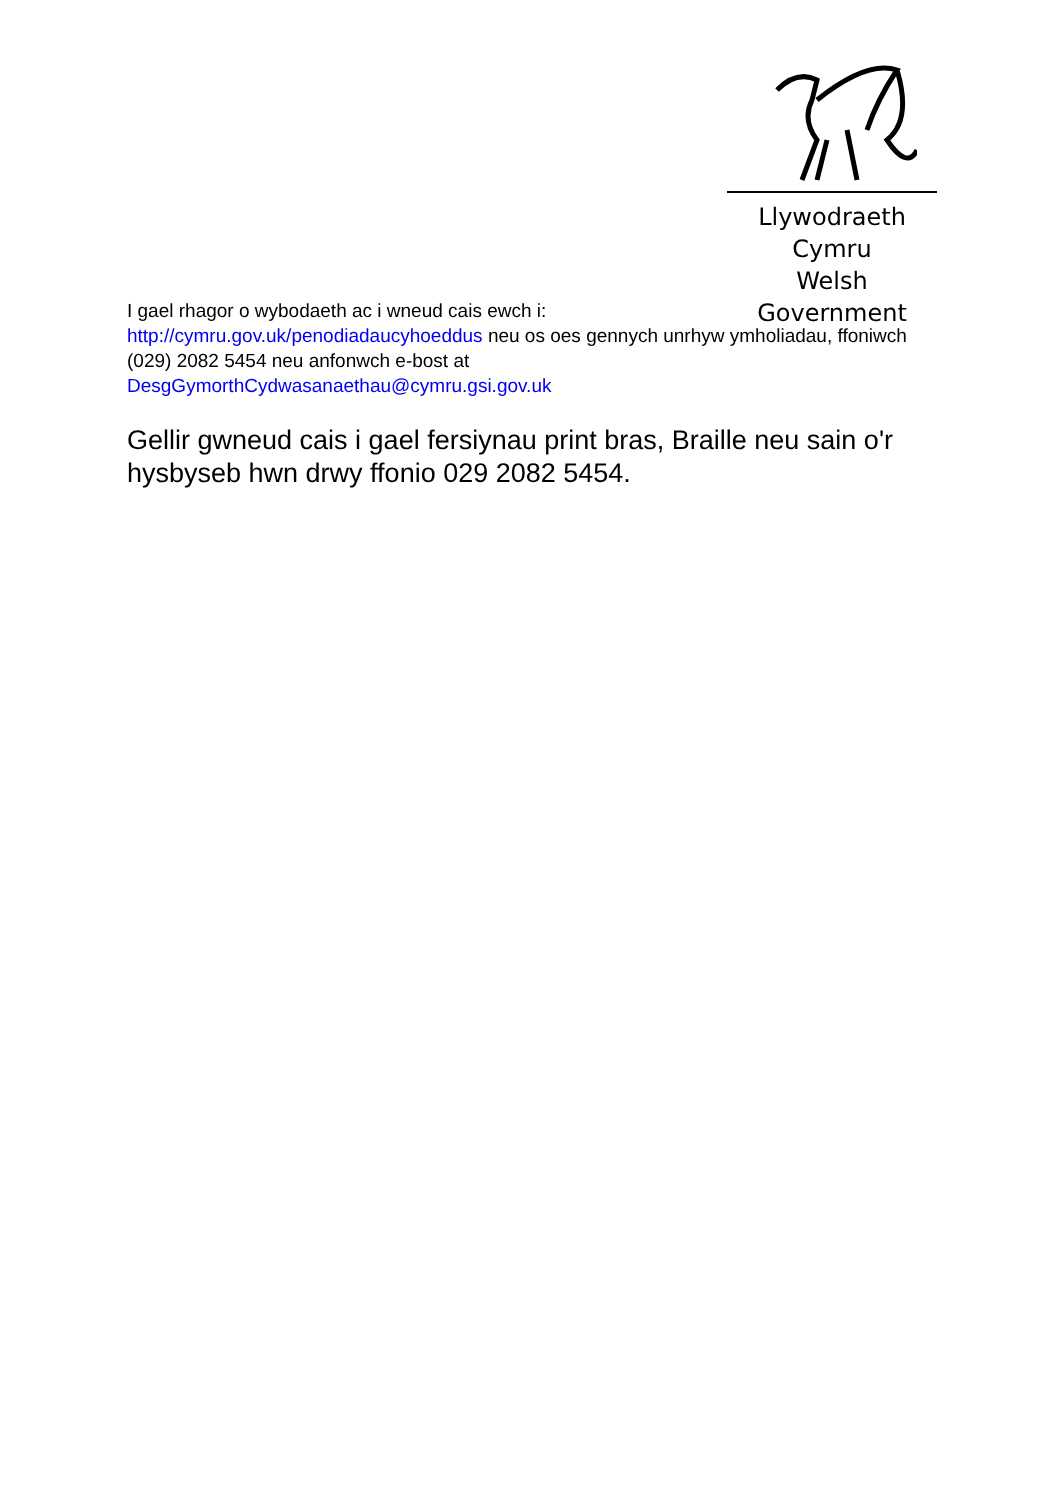Llywodraeth Cymru
Welsh Government
I gael rhagor o wybodaeth ac i wneud cais ewch i:
http://cymru.gov.uk/penodiadaucyhoeddus neu os oes gennych unrhyw ymholiadau, ffoniwch (029) 2082 5454 neu anfonwch e-bost at
DesgGymorthCydwasanaethau@cymru.gsi.gov.uk
Gellir gwneud cais i gael fersiynau print bras, Braille neu sain o'r hysbyseb hwn drwy ffonio 029 2082 5454.